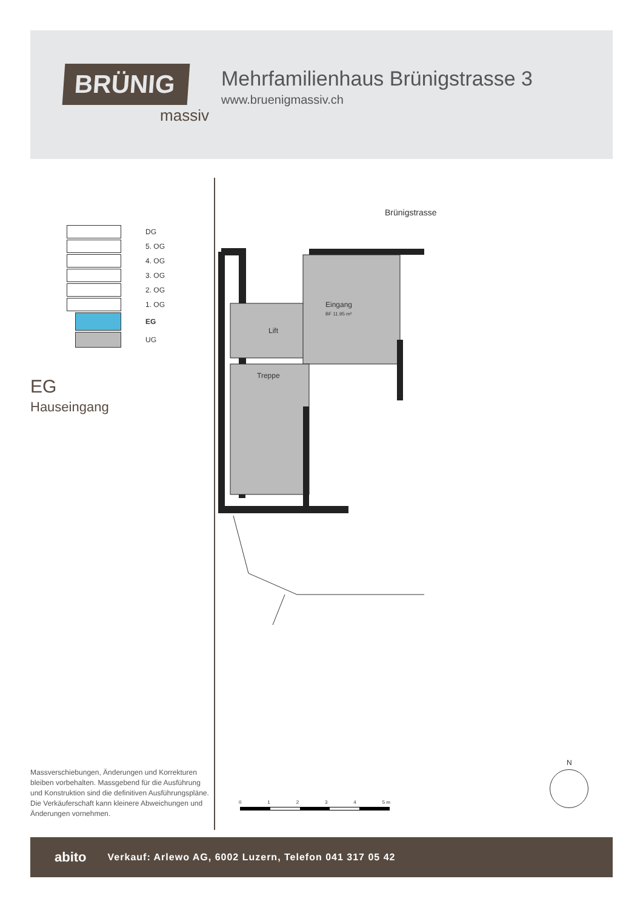BRÜNIG
massiv
Mehrfamilienhaus Brünigstrasse 3
www.bruenigmassiv.ch
DG
5. OG
4. OG
3. OG
2. OG
1. OG
EG
UG
EG
Hauseingang
Brünigstrasse
Eingang
BF 11.95 m²
Lift
Treppe
Massverschiebungen, Änderungen und Korrekturen bleiben vorbehalten. Massgebend für die Ausführung und Konstruktion sind die definitiven Ausführungspläne. Die Verkäuferschaft kann kleinere Abweichungen und Änderungen vornehmen.
0 1 2 3 4 5 m
N
abito Verkauf: Arlewo AG, 6002 Luzern, Telefon 041 317 05 42